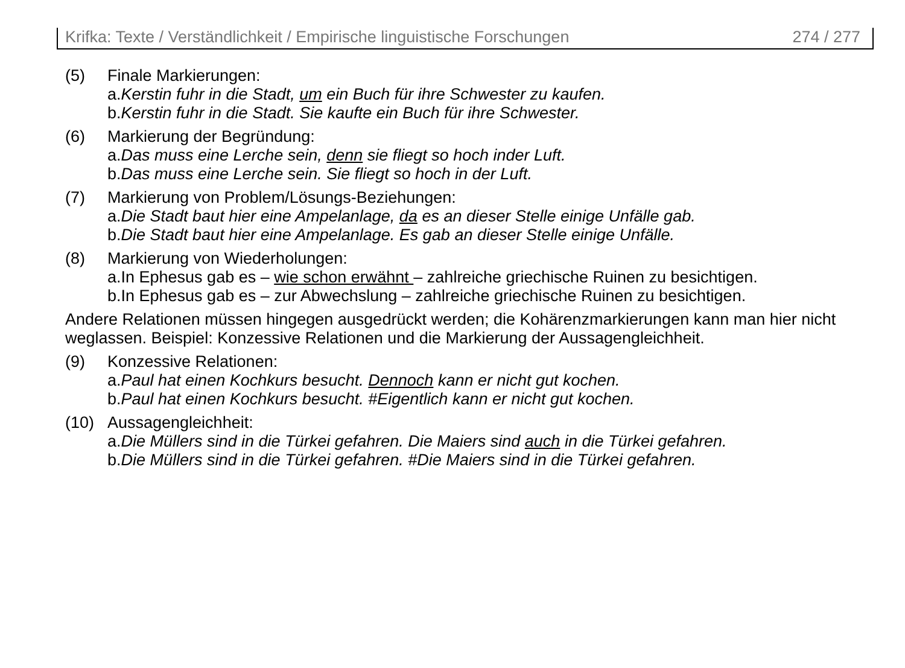Krifka: Texte / Verständlichkeit / Empirische linguistische Forschungen 274 / 277
(5) Finale Markierungen:
a.Kerstin fuhr in die Stadt, um ein Buch für ihre Schwester zu kaufen.
b.Kerstin fuhr in die Stadt. Sie kaufte ein Buch für ihre Schwester.
(6) Markierung der Begründung:
a.Das muss eine Lerche sein, denn sie fliegt so hoch inder Luft.
b.Das muss eine Lerche sein. Sie fliegt so hoch in der Luft.
(7) Markierung von Problem/Lösungs-Beziehungen:
a.Die Stadt baut hier eine Ampelanlage, da es an dieser Stelle einige Unfälle gab.
b.Die Stadt baut hier eine Ampelanlage. Es gab an dieser Stelle einige Unfälle.
(8) Markierung von Wiederholungen:
a.In Ephesus gab es – wie schon erwähnt – zahlreiche griechische Ruinen zu besichtigen.
b.In Ephesus gab es – zur Abwechslung – zahlreiche griechische Ruinen zu besichtigen.
Andere Relationen müssen hingegen ausgedrückt werden; die Kohärenzmarkierungen kann man hier nicht weglassen. Beispiel: Konzessive Relationen und die Markierung der Aussagengleichheit.
(9) Konzessive Relationen:
a.Paul hat einen Kochkurs besucht. Dennoch kann er nicht gut kochen.
b.Paul hat einen Kochkurs besucht. #Eigentlich kann er nicht gut kochen.
(10) Aussagengleichheit:
a.Die Müllers sind in die Türkei gefahren. Die Maiers sind auch in die Türkei gefahren.
b.Die Müllers sind in die Türkei gefahren. #Die Maiers sind in die Türkei gefahren.